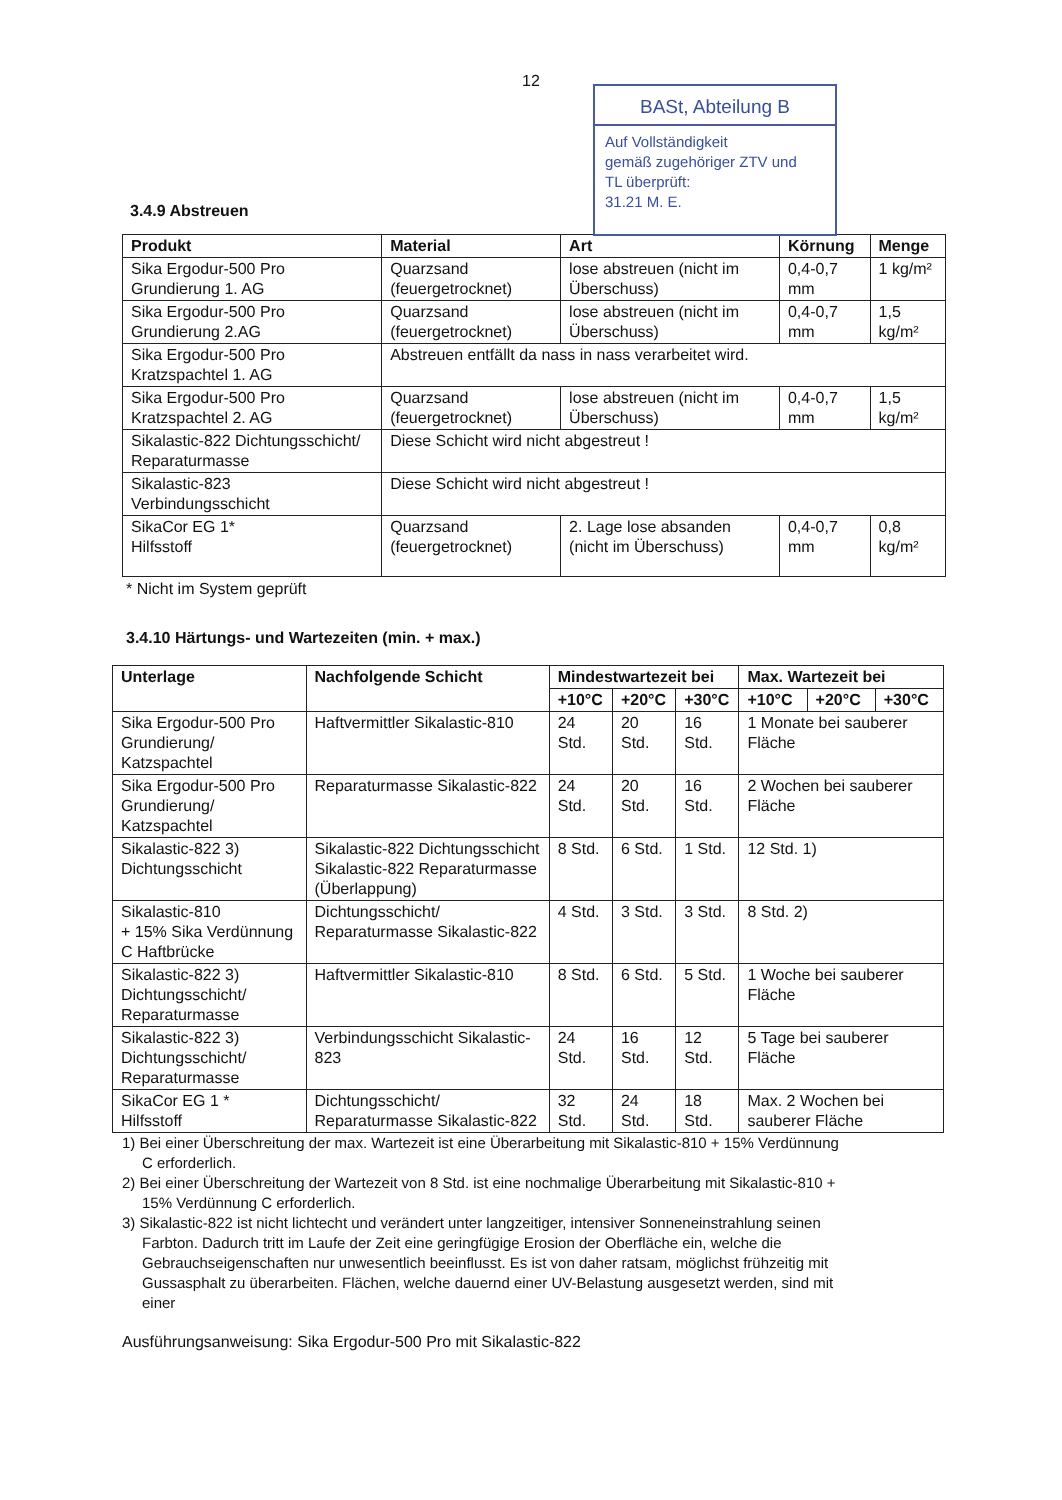12
BASt, Abteilung B
Auf Vollständigkeit
gemäß zugehöriger ZTV und
TL überprüft:
31.21 M. E.
3.4.9 Abstreuen
| Produkt | Material | Art | Körnung | Menge |
| --- | --- | --- | --- | --- |
| Sika Ergodur-500 Pro Grundierung 1. AG | Quarzsand (feuergetrocknet) | lose abstreuen (nicht im Überschuss) | 0,4-0,7 mm | 1 kg/m² |
| Sika Ergodur-500 Pro Grundierung 2.AG | Quarzsand (feuergetrocknet) | lose abstreuen (nicht im Überschuss) | 0,4-0,7 mm | 1,5 kg/m² |
| Sika Ergodur-500 Pro Kratzspachtel 1. AG | Abstreuen entfällt da nass in nass verarbeitet wird. | | | |
| Sika Ergodur-500 Pro Kratzspachtel 2. AG | Quarzsand (feuergetrocknet) | lose abstreuen (nicht im Überschuss) | 0,4-0,7 mm | 1,5 kg/m² |
| Sikalastic-822 Dichtungsschicht/ Reparaturmasse | Diese Schicht wird nicht abgestreut ! | | | |
| Sikalastic-823 Verbindungsschicht | Diese Schicht wird nicht abgestreut ! | | | |
| SikaCor EG 1* Hilfsstoff | Quarzsand (feuergetrocknet) | 2. Lage lose absanden (nicht im Überschuss) | 0,4-0,7 mm | 0,8 kg/m² |
* Nicht im System geprüft
3.4.10 Härtungs- und Wartezeiten (min. + max.)
| Unterlage | Nachfolgende Schicht | Mindestwartezeit bei | | | Max. Wartezeit bei | | |
| --- | --- | --- | --- | --- | --- | --- | --- |
| | | +10°C | +20°C | +30°C | +10°C | +20°C | +30°C |
| Sika Ergodur-500 Pro Grundierung/ Katzspachtel | Haftvermittler Sikalastic-810 | 24 Std. | 20 Std. | 16 Std. | 1 Monate bei sauberer Fläche | | |
| Sika Ergodur-500 Pro Grundierung/ Katzspachtel | Reparaturmasse Sikalastic-822 | 24 Std. | 20 Std. | 16 Std. | 2 Wochen bei sauberer Fläche | | |
| Sikalastic-822 3) Dichtungsschicht | Sikalastic-822 Dichtungsschicht Sikalastic-822 Reparaturmasse (Überlappung) | 8 Std. | 6 Std. | 1 Std. | 12 Std. 1) | | |
| Sikalastic-810 + 15% Sika Verdünnung C Haftbrücke | Dichtungsschicht/ Reparaturmasse Sikalastic-822 | 4 Std. | 3 Std. | 3 Std. | 8 Std. 2) | | |
| Sikalastic-822 3) Dichtungsschicht/ Reparaturmasse | Haftvermittler Sikalastic-810 | 8 Std. | 6 Std. | 5 Std. | 1 Woche bei sauberer Fläche | | |
| Sikalastic-822 3) Dichtungsschicht/ Reparaturmasse | Verbindungsschicht Sikalastic-823 | 24 Std. | 16 Std. | 12 Std. | 5 Tage bei sauberer Fläche | | |
| SikaCor EG 1 * Hilfsstoff | Dichtungsschicht/ Reparaturmasse Sikalastic-822 | 32 Std. | 24 Std. | 18 Std. | Max. 2 Wochen bei sauberer Fläche | | |
1) Bei einer Überschreitung der max. Wartezeit ist eine Überarbeitung mit Sikalastic-810 + 15% Verdünnung C erforderlich.
2) Bei einer Überschreitung der Wartezeit von 8 Std. ist eine nochmalige Überarbeitung mit Sikalastic-810 + 15% Verdünnung C erforderlich.
3) Sikalastic-822 ist nicht lichtecht und verändert unter langzeitiger, intensiver Sonneneinstrahlung seinen Farbton. Dadurch tritt im Laufe der Zeit eine geringfügige Erosion der Oberfläche ein, welche die Gebrauchseigenschaften nur unwesentlich beeinflusst. Es ist von daher ratsam, möglichst frühzeitig mit Gussasphalt zu überarbeiten. Flächen, welche dauernd einer UV-Belastung ausgesetzt werden, sind mit einer
Ausführungsanweisung: Sika Ergodur-500 Pro mit Sikalastic-822